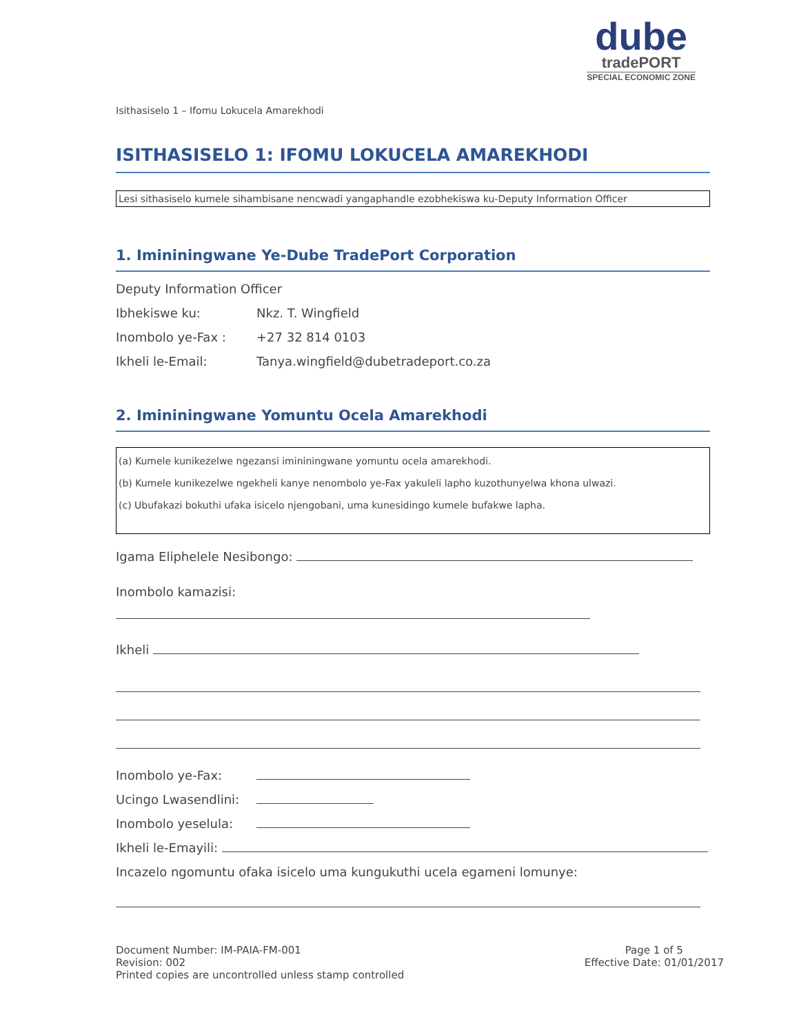dube
tradePORT
SPECIAL ECONOMIC ZONE
Isithasiselo 1 – Ifomu Lokucela Amarekhodi
ISITHASISELO 1: IFOMU LOKUCELA AMAREKHODI
Lesi sithasiselo kumele sihambisane nencwadi yangaphandle ezobhekiswa ku-Deputy Information Officer
1. Imininingwane Ye-Dube TradePort Corporation
Deputy Information Officer
Ibhekiswe ku: Nkz. T. Wingfield
Inombolo ye-Fax : +27 32 814 0103
Ikheli le-Email: Tanya.wingfield@dubetradeport.co.za
2. Imininingwane Yomuntu Ocela Amarekhodi
(a) Kumele kunikezelwe ngezansi imininingwane yomuntu ocela amarekhodi.
(b) Kumele kunikezelwe ngekheli kanye nenombolo ye-Fax yakuleli lapho kuzothunyelwa khona ulwazi.
(c) Ubufakazi bokuthi ufaka isicelo njengobani, uma kunesidingo kumele bufakwe lapha.
Igama Eliphelele Nesibongo:
Inombolo kamazisi:
Ikheli
Inombolo ye-Fax:
Ucingo Lwasendlini:
Inombolo yeselula:
Ikheli le-Emayili:
Incazelo ngomuntu ofaka isicelo uma kungukuthi ucela egameni lomunye:
Document Number: IM-PAIA-FM-001
Revision: 002
Printed copies are uncontrolled unless stamp controlled
Page 1 of 5
Effective Date: 01/01/2017